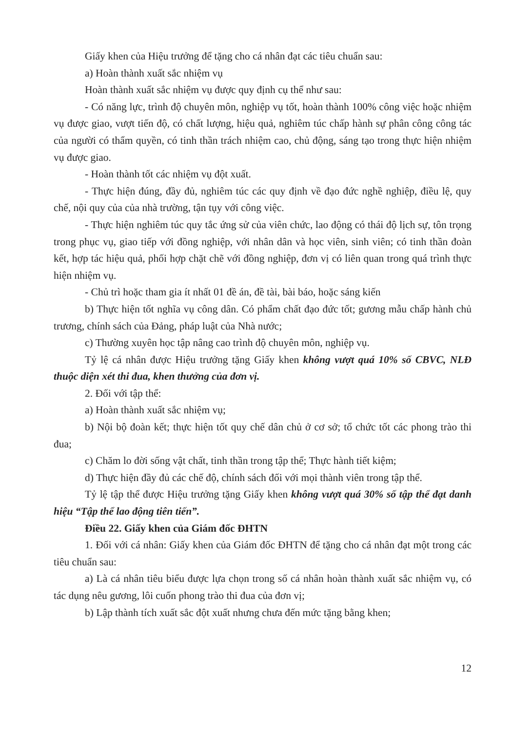Giấy khen của Hiệu trưởng để tặng cho cá nhân đạt các tiêu chuẩn sau:
a) Hoàn thành xuất sắc nhiệm vụ
Hoàn thành xuất sắc nhiệm vụ được quy định cụ thể như sau:
- Có năng lực, trình độ chuyên môn, nghiệp vụ tốt, hoàn thành 100% công việc hoặc nhiệm vụ được giao, vượt tiến độ, có chất lượng, hiệu quả, nghiêm túc chấp hành sự phân công công tác của người có thẩm quyền, có tinh thần trách nhiệm cao, chủ động, sáng tạo trong thực hiện nhiệm vụ được giao.
- Hoàn thành tốt các nhiệm vụ đột xuất.
- Thực hiện đúng, đầy đủ, nghiêm túc các quy định về đạo đức nghề nghiệp, điều lệ, quy chế, nội quy của của nhà trường, tận tụy với công việc.
- Thực hiện nghiêm túc quy tắc ứng sử của viên chức, lao động có thái độ lịch sự, tôn trọng trong phục vụ, giao tiếp với đồng nghiệp, với nhân dân và học viên, sinh viên; có tinh thần đoàn kết, hợp tác hiệu quả, phối hợp chặt chẽ với đồng nghiệp, đơn vị có liên quan trong quá trình thực hiện nhiệm vụ.
- Chủ trì hoặc tham gia ít nhất 01 đề án, đề tài, bài báo, hoặc sáng kiến
b) Thực hiện tốt nghĩa vụ công dân. Có phẩm chất đạo đức tốt; gương mẫu chấp hành chủ trương, chính sách của Đảng, pháp luật của Nhà nước;
c) Thường xuyên học tập nâng cao trình độ chuyên môn, nghiệp vụ.
Tỷ lệ cá nhân được Hiệu trưởng tặng Giấy khen không vượt quá 10% số CBVC, NLĐ thuộc diện xét thi đua, khen thưởng của đơn vị.
2. Đối với tập thể:
a) Hoàn thành xuất sắc nhiệm vụ;
b) Nội bộ đoàn kết; thực hiện tốt quy chế dân chủ ở cơ sở; tổ chức tốt các phong trào thi đua;
c) Chăm lo đời sống vật chất, tinh thần trong tập thể; Thực hành tiết kiệm;
d) Thực hiện đầy đủ các chế độ, chính sách đối với mọi thành viên trong tập thể.
Tỷ lệ tập thể được Hiệu trưởng tặng Giấy khen không vượt quá 30% số tập thể đạt danh hiệu “Tập thể lao động tiên tiến”.
Điều 22. Giấy khen của Giám đốc ĐHTN
1. Đối với cá nhân: Giấy khen của Giám đốc ĐHTN để tặng cho cá nhân đạt một trong các tiêu chuẩn sau:
a) Là cá nhân tiêu biểu được lựa chọn trong số cá nhân hoàn thành xuất sắc nhiệm vụ, có tác dụng nêu gương, lôi cuốn phong trào thi đua của đơn vị;
b) Lập thành tích xuất sắc đột xuất nhưng chưa đến mức tặng bằng khen;
12